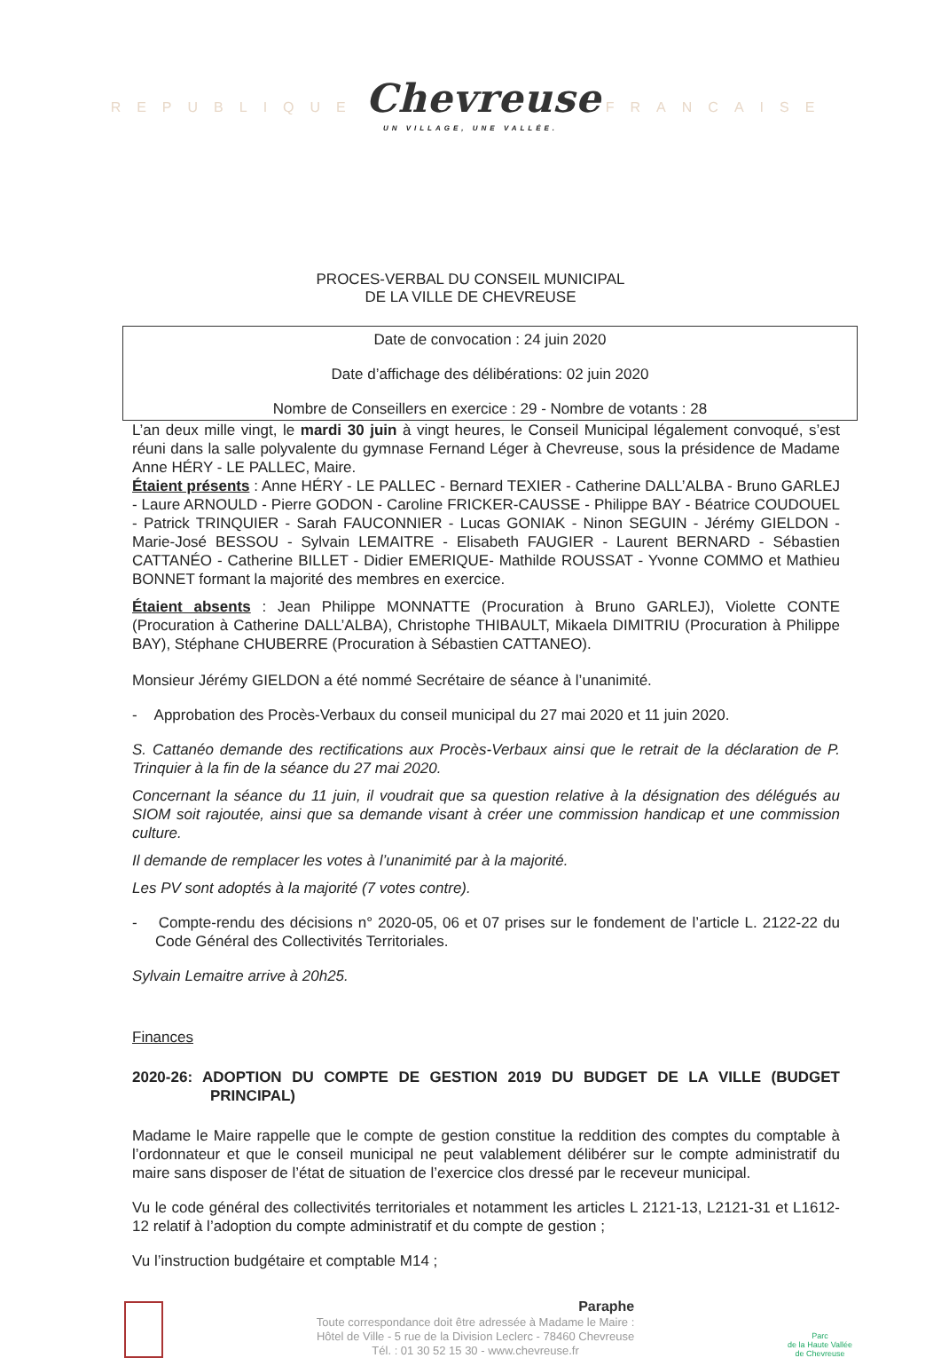REPUBLIQUE Chevreuse FRANCAISE
UN VILLAGE, UNE VALLÉE.
PROCES-VERBAL DU CONSEIL MUNICIPAL
DE LA VILLE DE CHEVREUSE
Date de convocation : 24 juin 2020
Date d’affichage des délibérations: 02 juin 2020
Nombre de Conseillers en exercice : 29 - Nombre de votants : 28
L’an deux mille vingt, le mardi 30 juin à vingt heures, le Conseil Municipal légalement convoqué, s’est réuni dans la salle polyvalente du gymnase Fernand Léger à Chevreuse, sous la présidence de Madame Anne HÉRY - LE PALLEC, Maire.
Étaient présents : Anne HÉRY - LE PALLEC - Bernard TEXIER - Catherine DALL’ALBA - Bruno GARLEJ - Laure ARNOULD - Pierre GODON - Caroline FRICKER-CAUSSE - Philippe BAY - Béatrice COUDOUEL - Patrick TRINQUIER - Sarah FAUCONNIER - Lucas GONIAK - Ninon SEGUIN - Jérémy GIELDON - Marie-José BESSOU - Sylvain LEMAITRE - Elisabeth FAUGIER - Laurent BERNARD - Sébastien CATTANÉO - Catherine BILLET - Didier EMERIQUE- Mathilde ROUSSAT - Yvonne COMMO et Mathieu BONNET formant la majorité des membres en exercice.
Étaient absents : Jean Philippe MONNATTE (Procuration à Bruno GARLEJ), Violette CONTE (Procuration à Catherine DALL’ALBA), Christophe THIBAULT, Mikaela DIMITRIU (Procuration à Philippe BAY), Stéphane CHUBERRE (Procuration à Sébastien CATTANEO).
Monsieur Jérémy GIELDON a été nommé Secrétaire de séance à l’unanimité.
- Approbation des Procès-Verbaux du conseil municipal du 27 mai 2020 et 11 juin 2020.
S. Cattanéo demande des rectifications aux Procès-Verbaux ainsi que le retrait de la déclaration de P. Trinquier à la fin de la séance du 27 mai 2020.
Concernant la séance du 11 juin, il voudrait que sa question relative à la désignation des délégués au SIOM soit rajoutée, ainsi que sa demande visant à créer une commission handicap et une commission culture.
Il demande de remplacer les votes à l’unanimité par à la majorité.
Les PV sont adoptés à la majorité (7 votes contre).
- Compte-rendu des décisions n° 2020-05, 06 et 07 prises sur le fondement de l’article L. 2122-22 du Code Général des Collectivités Territoriales.
Sylvain Lemaitre arrive à 20h25.
Finances
2020-26: ADOPTION DU COMPTE DE GESTION 2019 DU BUDGET DE LA VILLE (BUDGET PRINCIPAL)
Madame le Maire rappelle que le compte de gestion constitue la reddition des comptes du comptable à l’ordonnateur et que le conseil municipal ne peut valablement délibérer sur le compte administratif du maire sans disposer de l’état de situation de l’exercice clos dressé par le receveur municipal.
Vu le code général des collectivités territoriales et notamment les articles L 2121-13, L2121-31 et L1612-12 relatif à l’adoption du compte administratif et du compte de gestion ;
Vu l’instruction budgétaire et comptable M14 ;
Paraphe
Toute correspondance doit être adressée à Madame le Maire :
Hôtel de Ville - 5 rue de la Division Leclerc - 78460 Chevreuse
Tél. : 01 30 52 15 30 - www.chevreuse.fr
Parc
de la Haute Vallée
de Chevreuse